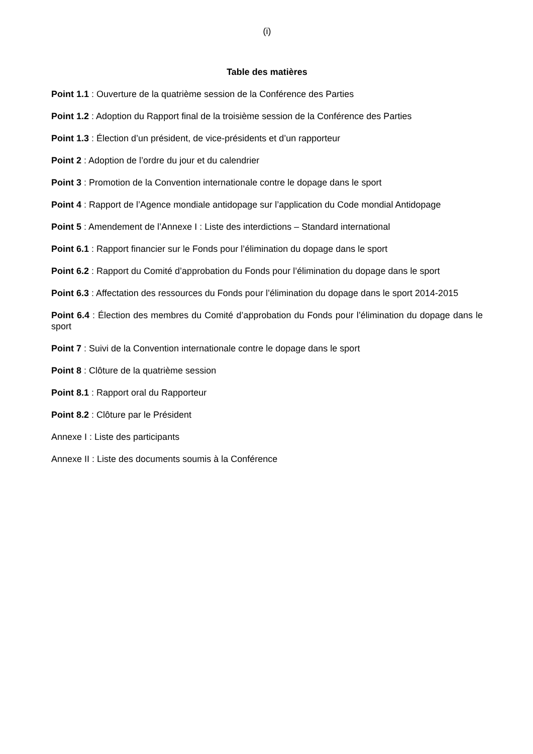(i)
Table des matières
Point 1.1 : Ouverture de la quatrième session de la Conférence des Parties
Point 1.2 : Adoption du Rapport final de la troisième session de la Conférence des Parties
Point 1.3 : Élection d’un président, de vice-présidents et d’un rapporteur
Point 2 : Adoption de l’ordre du jour et du calendrier
Point 3 : Promotion de la Convention internationale contre le dopage dans le sport
Point 4 : Rapport de l’Agence mondiale antidopage sur l’application du Code mondial Antidopage
Point 5 : Amendement de l’Annexe I : Liste des interdictions – Standard international
Point 6.1 : Rapport financier sur le Fonds pour l’élimination du dopage dans le sport
Point 6.2 : Rapport du Comité d’approbation du Fonds pour l’élimination du dopage dans le sport
Point 6.3 : Affectation des ressources du Fonds pour l’élimination du dopage dans le sport 2014-2015
Point 6.4 : Élection des membres du Comité d’approbation du Fonds pour l’élimination du dopage dans le sport
Point 7 : Suivi de la Convention internationale contre le dopage dans le sport
Point 8 : Clôture de la quatrième session
Point 8.1 : Rapport oral du Rapporteur
Point 8.2 : Clôture par le Président
Annexe I : Liste des participants
Annexe II : Liste des documents soumis à la Conférence